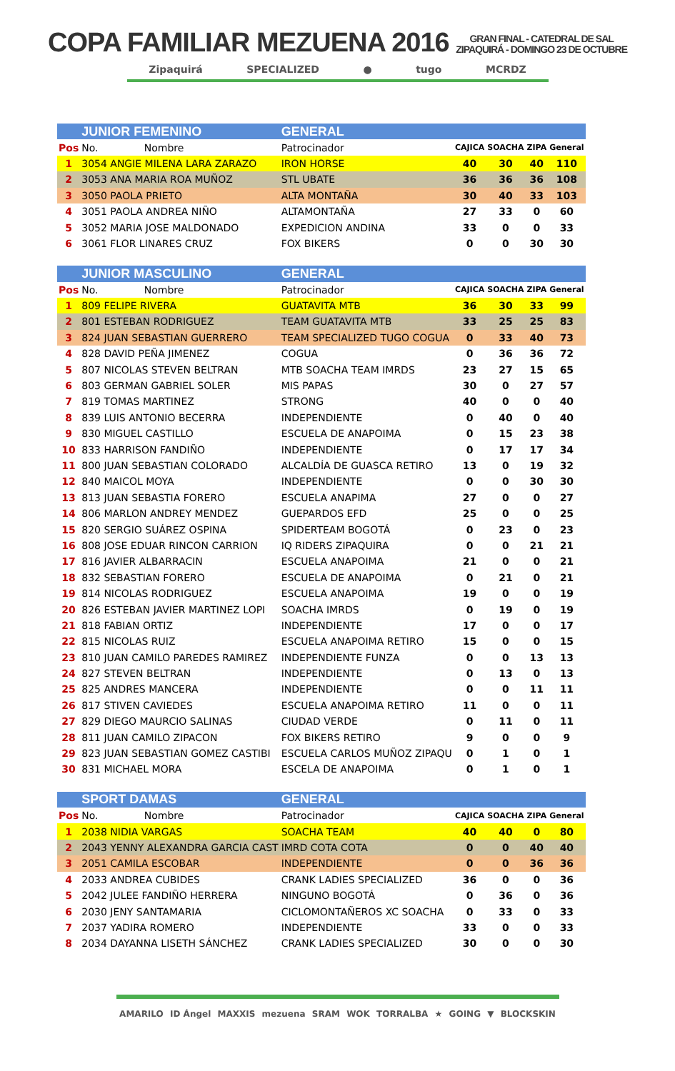COPA FAMILIAR MEZUENA 2016 GRAN FINAL - CATEDRAL DE SAL
ZIPAQUIRÁ - DOMINGO 23 DE OCTUBRE
Zipaquirá SPECIALIZED ● tugo MCRDZ
| | JUNIOR FEMENINO | | GENERAL | | | | |
| --- | --- | --- | --- | --- | --- | --- | --- |
| Pos | No. | Nombre | Patrocinador | CAJICA | SOACHA | ZIPA | General |
| 1 | 3054 ANGIE MILENA LARA ZARAZO | | IRON HORSE | 40 | 30 | 40 | 110 |
| 2 | 3053 ANA MARIA ROA MUÑOZ | | STL UBATE | 36 | 36 | 36 | 108 |
| 3 | 3050 PAOLA PRIETO | | ALTA MONTAÑA | 30 | 40 | 33 | 103 |
| 4 | 3051 PAOLA ANDREA NIÑO | | ALTAMONTAÑA | 27 | 33 | 0 | 60 |
| 5 | 3052 MARIA JOSE MALDONADO | | EXPEDICION ANDINA | 33 | 0 | 0 | 33 |
| 6 | 3061 FLOR LINARES CRUZ | | FOX BIKERS | 0 | 0 | 30 | 30 |
| | JUNIOR MASCULINO | | GENERAL | | | | |
| Pos | No. | Nombre | Patrocinador | CAJICA | SOACHA | ZIPA | General |
| 1 | 809 FELIPE RIVERA | | GUATAVITA MTB | 36 | 30 | 33 | 99 |
| 2 | 801 ESTEBAN RODRIGUEZ | | TEAM GUATAVITA MTB | 33 | 25 | 25 | 83 |
| 3 | 824 JUAN SEBASTIAN GUERRERO | | TEAM SPECIALIZED TUGO COGUA | 0 | 33 | 40 | 73 |
| 4 | 828 DAVID PEÑA JIMENEZ | | COGUA | 0 | 36 | 36 | 72 |
| 5 | 807 NICOLAS STEVEN BELTRAN | | MTB SOACHA TEAM IMRDS | 23 | 27 | 15 | 65 |
| 6 | 803 GERMAN GABRIEL SOLER | | MIS PAPAS | 30 | 0 | 27 | 57 |
| 7 | 819 TOMAS MARTINEZ | | STRONG | 40 | 0 | 0 | 40 |
| 8 | 839 LUIS ANTONIO BECERRA | | INDEPENDIENTE | 0 | 40 | 0 | 40 |
| 9 | 830 MIGUEL CASTILLO | | ESCUELA DE ANAPOIMA | 0 | 15 | 23 | 38 |
| 10 | 833 HARRISON FANDIÑO | | INDEPENDIENTE | 0 | 17 | 17 | 34 |
| 11 | 800 JUAN SEBASTIAN COLORADO | | ALCALDÍA DE GUASCA RETIRO | 13 | 0 | 19 | 32 |
| 12 | 840 MAICOL MOYA | | INDEPENDIENTE | 0 | 0 | 30 | 30 |
| 13 | 813 JUAN SEBASTIA FORERO | | ESCUELA ANAPIMA | 27 | 0 | 0 | 27 |
| 14 | 806 MARLON ANDREY MENDEZ | | GUEPARDOS EFD | 25 | 0 | 0 | 25 |
| 15 | 820 SERGIO SUÁREZ OSPINA | | SPIDERTEAM BOGOTÁ | 0 | 23 | 0 | 23 |
| 16 | 808 JOSE EDUAR RINCON CARRION | | IQ RIDERS ZIPAQUIRA | 0 | 0 | 21 | 21 |
| 17 | 816 JAVIER ALBARRACIN | | ESCUELA ANAPOIMA | 21 | 0 | 0 | 21 |
| 18 | 832 SEBASTIAN FORERO | | ESCUELA DE ANAPOIMA | 0 | 21 | 0 | 21 |
| 19 | 814 NICOLAS RODRIGUEZ | | ESCUELA ANAPOIMA | 19 | 0 | 0 | 19 |
| 20 | 826 ESTEBAN JAVIER MARTINEZ LOPI | | SOACHA IMRDS | 0 | 19 | 0 | 19 |
| 21 | 818 FABIAN ORTIZ | | INDEPENDIENTE | 17 | 0 | 0 | 17 |
| 22 | 815 NICOLAS RUIZ | | ESCUELA ANAPOIMA RETIRO | 15 | 0 | 0 | 15 |
| 23 | 810 JUAN CAMILO PAREDES RAMIREZ | | INDEPENDIENTE FUNZA | 0 | 0 | 13 | 13 |
| 24 | 827 STEVEN BELTRAN | | INDEPENDIENTE | 0 | 13 | 0 | 13 |
| 25 | 825 ANDRES MANCERA | | INDEPENDIENTE | 0 | 0 | 11 | 11 |
| 26 | 817 STIVEN CAVIEDES | | ESCUELA ANAPOIMA RETIRO | 11 | 0 | 0 | 11 |
| 27 | 829 DIEGO MAURCIO SALINAS | | CIUDAD VERDE | 0 | 11 | 0 | 11 |
| 28 | 811 JUAN CAMILO ZIPACON | | FOX BIKERS RETIRO | 9 | 0 | 0 | 9 |
| 29 | 823 JUAN SEBASTIAN GOMEZ CASTIBI | | ESCUELA CARLOS MUÑOZ ZIPAQU | 0 | 1 | 0 | 1 |
| 30 | 831 MICHAEL MORA | | ESCELA DE ANAPOIMA | 0 | 1 | 0 | 1 |
| | SPORT DAMAS | | GENERAL | | | | |
| Pos | No. | Nombre | Patrocinador | CAJICA | SOACHA | ZIPA | General |
| 1 | 2038 NIDIA VARGAS | | SOACHA TEAM | 40 | 40 | 0 | 80 |
| 2 | 2043 YENNY ALEXANDRA GARCIA CAST | | IMRD COTA COTA | 0 | 0 | 40 | 40 |
| 3 | 2051 CAMILA ESCOBAR | | INDEPENDIENTE | 0 | 0 | 36 | 36 |
| 4 | 2033 ANDREA CUBIDES | | CRANK LADIES SPECIALIZED | 36 | 0 | 0 | 36 |
| 5 | 2042 JULEE FANDIÑO HERRERA | | NINGUNO BOGOTÁ | 0 | 36 | 0 | 36 |
| 6 | 2030 JENY SANTAMARIA | | CICLOMONTAÑEROS XC SOACHA | 0 | 33 | 0 | 33 |
| 7 | 2037 YADIRA ROMERO | | INDEPENDIENTE | 33 | 0 | 0 | 33 |
| 8 | 2034 DAYANNA LISETH SÁNCHEZ | | CRANK LADIES SPECIALIZED | 30 | 0 | 0 | 30 |
AMARILO ID Ángel MAXXIS mezuena SRAM WOK TORRALBA ★ GOING ▼ BLOCKSKIN